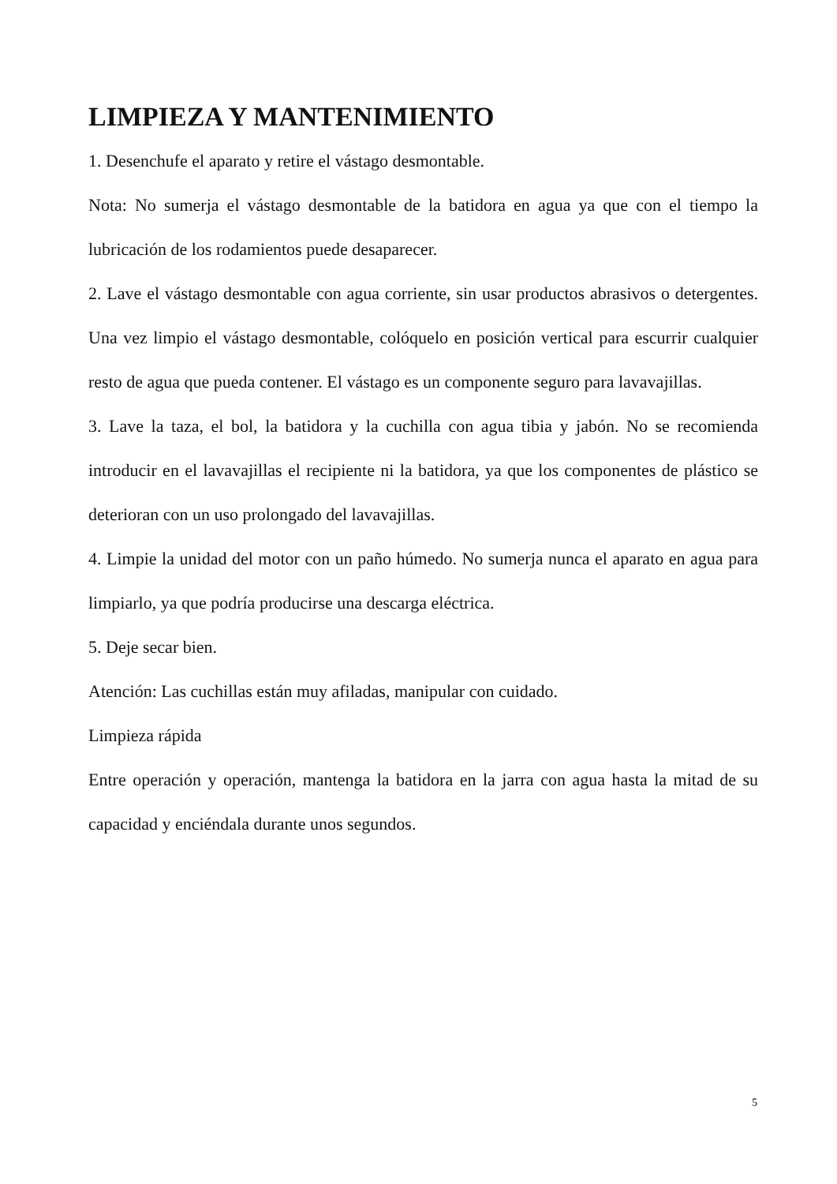LIMPIEZA Y MANTENIMIENTO
1. Desenchufe el aparato y retire el vástago desmontable.
Nota: No sumerja el vástago desmontable de la batidora en agua ya que con el tiempo la lubricación de los rodamientos puede desaparecer.
2. Lave el vástago desmontable con agua corriente, sin usar productos abrasivos o detergentes. Una vez limpio el vástago desmontable, colóquelo en posición vertical para escurrir cualquier resto de agua que pueda contener. El vástago es un componente seguro para lavavajillas.
3. Lave la taza, el bol, la batidora y la cuchilla con agua tibia y jabón. No se recomienda introducir en el lavavajillas el recipiente ni la batidora, ya que los componentes de plástico se deterioran con un uso prolongado del lavavajillas.
4. Limpie la unidad del motor con un paño húmedo. No sumerja nunca el aparato en agua para limpiarlo, ya que podría producirse una descarga eléctrica.
5. Deje secar bien.
Atención: Las cuchillas están muy afiladas, manipular con cuidado.
Limpieza rápida
Entre operación y operación, mantenga la batidora en la jarra con agua hasta la mitad de su capacidad y enciéndala durante unos segundos.
5